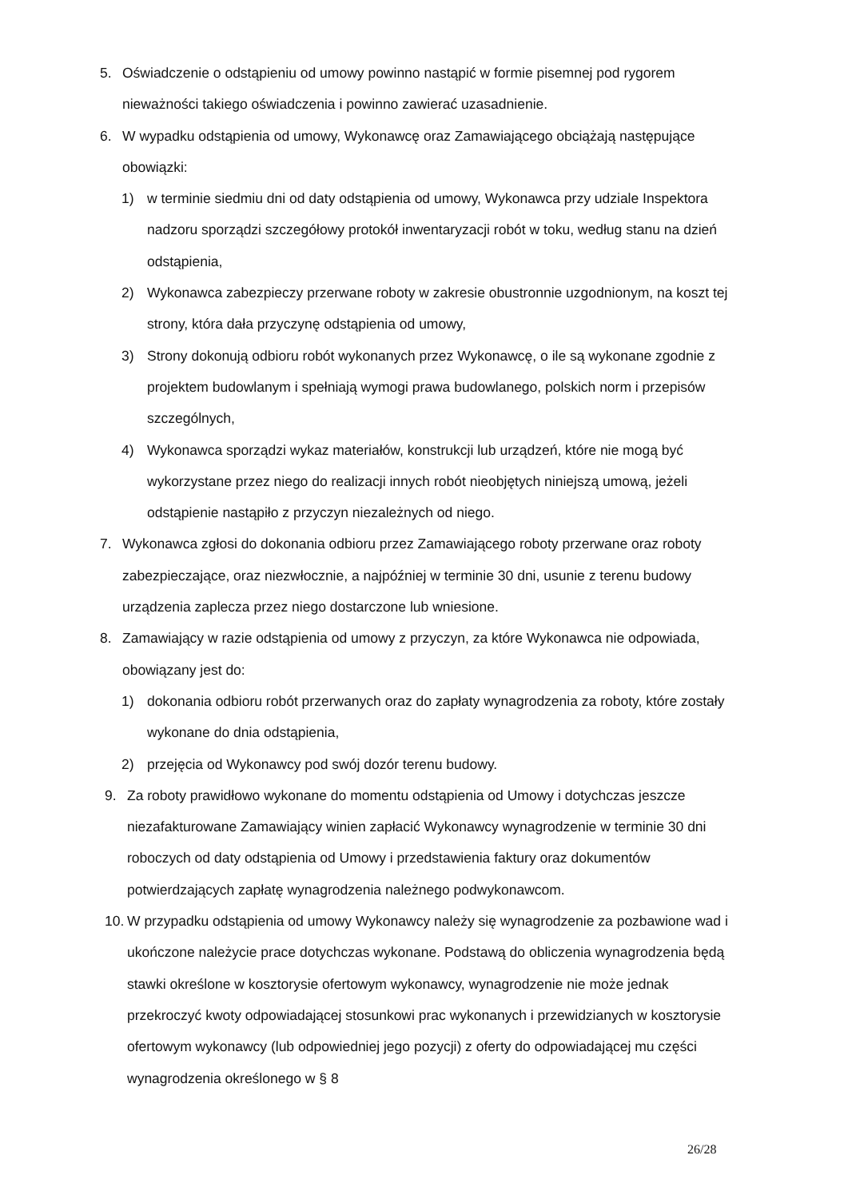5. Oświadczenie o odstąpieniu od umowy powinno nastąpić w formie pisemnej pod rygorem nieważności takiego oświadczenia i powinno zawierać uzasadnienie.
6. W wypadku odstąpienia od umowy, Wykonawcę oraz Zamawiającego obciążają następujące obowiązki:
1) w terminie siedmiu dni od daty odstąpienia od umowy, Wykonawca przy udziale Inspektora nadzoru sporządzi szczegółowy protokół inwentaryzacji robót w toku, według stanu na dzień odstąpienia,
2) Wykonawca zabezpieczy przerwane roboty w zakresie obustronnie uzgodnionym, na koszt tej strony, która dała przyczynę odstąpienia od umowy,
3) Strony dokonują odbioru robót wykonanych przez Wykonawcę, o ile są wykonane zgodnie z projektem budowlanym i spełniają wymogi prawa budowlanego, polskich norm i przepisów szczególnych,
4) Wykonawca sporządzi wykaz materiałów, konstrukcji lub urządzeń, które nie mogą być wykorzystane przez niego do realizacji innych robót nieobjętych niniejszą umową, jeżeli odstąpienie nastąpiło z przyczyn niezależnych od niego.
7. Wykonawca zgłosi do dokonania odbioru przez Zamawiającego roboty przerwane oraz roboty zabezpieczające, oraz niezwłocznie, a najpóźniej w terminie 30 dni, usunie z terenu budowy urządzenia zaplecza przez niego dostarczone lub wniesione.
8. Zamawiający w razie odstąpienia od umowy z przyczyn, za które Wykonawca nie odpowiada, obowiązany jest do:
1) dokonania odbioru robót przerwanych oraz do zapłaty wynagrodzenia za roboty, które zostały wykonane do dnia odstąpienia,
2) przejęcia od Wykonawcy pod swój dozór terenu budowy.
9. Za roboty prawidłowo wykonane do momentu odstąpienia od Umowy i dotychczas jeszcze niezafakturowane Zamawiający winien zapłacić Wykonawcy wynagrodzenie w terminie 30 dni roboczych od daty odstąpienia od Umowy i przedstawienia faktury oraz dokumentów potwierdzających zapłatę wynagrodzenia należnego podwykonawcom.
10. W przypadku odstąpienia od umowy Wykonawcy należy się wynagrodzenie za pozbawione wad i ukończone należycie prace dotychczas wykonane. Podstawą do obliczenia wynagrodzenia będą stawki określone w kosztorysie ofertowym wykonawcy, wynagrodzenie nie może jednak przekroczyć kwoty odpowiadającej stosunkowi prac wykonanych i przewidzianych w kosztorysie ofertowym wykonawcy (lub odpowiedniej jego pozycji) z oferty do odpowiadającej mu części wynagrodzenia określonego w § 8
26/28